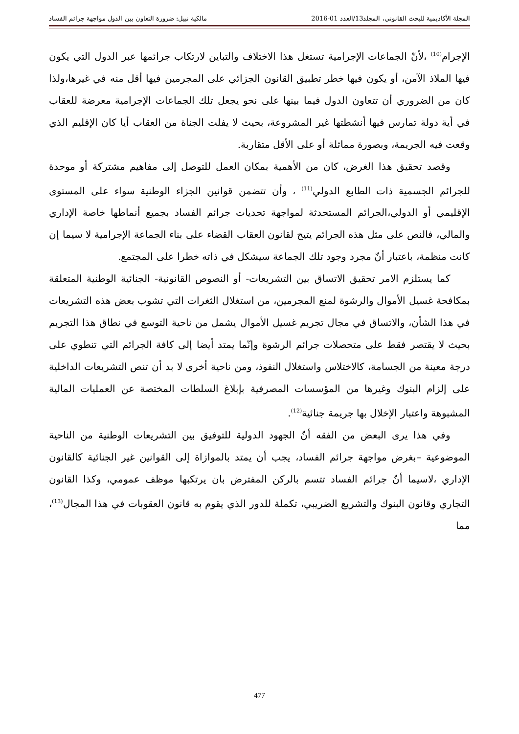المجلة الأكاديمية للبحث القانوني، المجلد13/العدد 01-2016 مالكية نبيل: ضرورة التعاون بين الدول مواجهة جرائم الفساد
الإجرام<sup>(10)</sup> ،لأنّ الجماعات الإجرامية تستغل هذا الاختلاف والتباين لارتكاب جرائمها عبر الدول التي يكون فيها الملاذ الآمن، أو يكون فيها خطر تطبيق القانون الجزائي على المجرمين فيها أقل منه في غيرها،ولذا كان من الضروري أن تتعاون الدول فيما بينها على نحو يجعل تلك الجماعات الإجرامية معرضة للعقاب في أية دولة تمارس فيها أنشطتها غير المشروعة، بحيث لا يفلت الجناة من العقاب أيا كان الإقليم الذي وقعت فيه الجريمة، وبصورة مماثلة أو على الأقل متقاربة.
وقصد تحقيق هذا الغرض، كان من الأهمية بمكان العمل للتوصل إلى مفاهيم مشتركة أو موحدة للجرائم الجسمية ذات الطابع الدولي<sup>(11)</sup> ، وأن تتضمن قوانين الجزاء الوطنية سواء على المستوى الإقليمي أو الدولي،الجرائم المستحدثة لمواجهة تحديات جرائم الفساد بجميع أنماطها خاصة الإداري والمالي، فالنص على مثل هذه الجرائم يتيح لقانون العقاب القضاء على بناء الجماعة الإجرامية لا سيما إن كانت منظمة، باعتبار أنّ مجرد وجود تلك الجماعة سيشكل في ذاته خطرا على المجتمع.
كما يستلزم الامر تحقيق الاتساق بين التشريعات- أو النصوص القانونية- الجنائية الوطنية المتعلقة بمكافحة غسيل الأموال والرشوة لمنع المجرمين، من استغلال الثغرات التي تشوب بعض هذه التشريعات في هذا الشأن، والاتساق في مجال تجريم غسيل الأموال يشمل من ناحية التوسع في نطاق هذا التجريم بحيث لا يقتصر فقط على متحصلات جرائم الرشوة وإنّما يمتد أيضا إلى كافة الجرائم التي تنطوي على درجة معينة من الجسامة، كالاختلاس واستغلال النفوذ، ومن ناحية أخرى لا بد أن تنص التشريعات الداخلية على إلزام البنوك وغيرها من المؤسسات المصرفية بإبلاغ السلطات المختصة عن العمليات المالية المشبوهة واعتبار الإخلال بها جريمة جنائية<sup>(12)</sup>.
وفي هذا يرى البعض من الفقه أنّ الجهود الدولية للتوفيق بين التشريعات الوطنية من الناحية الموضوعية –بغرض مواجهة جرائم الفساد، يجب أن يمتد بالموازاة إلى القوانين غير الجنائية كالقانون الإداري ،لاسيما أنّ جرائم الفساد تتسم بالركن المفترض بان يرتكبها موظف عمومي، وكذا القانون التجاري وقانون البنوك والتشريع الضريبي، تكملة للدور الذي يقوم به قانون العقوبات في هذا المجال<sup>(13)</sup>، مما
477